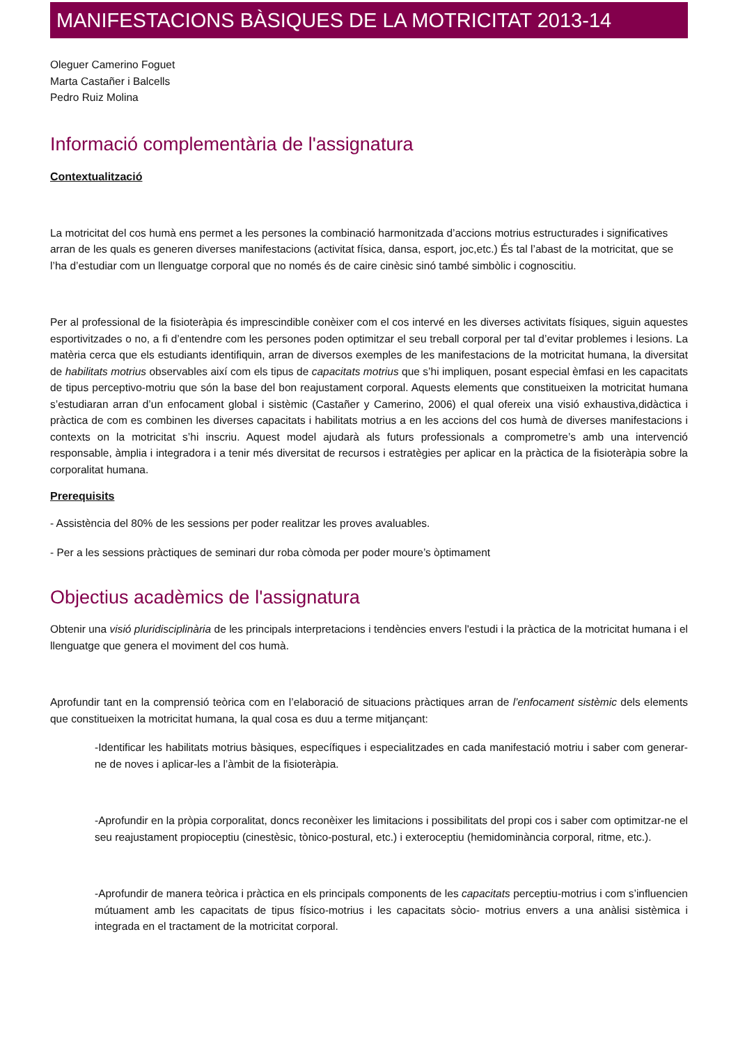MANIFESTACIONS BÀSIQUES DE LA MOTRICITAT 2013-14
Oleguer Camerino Foguet
Marta Castañer i Balcells
Pedro Ruiz Molina
Informació complementària de l'assignatura
Contextualització
La motricitat del cos humà ens permet a les persones la combinació harmonitzada d’accions motrius estructurades i significatives arran de les quals es generen diverses manifestacions (activitat física, dansa, esport, joc,etc.) És tal l’abast de la motricitat, que se l’ha d’estudiar com un llenguatge corporal que no només és de caire cinèsic sinó també simbòlic i cognoscitiu.
Per al professional de la fisioteràpia és imprescindible conèixer com el cos intervé en les diverses activitats físiques, siguin aquestes esportivitzades o no, a fi d’entendre com les persones poden optimitzar el seu treball corporal per tal d’evitar problemes i lesions. La matèria cerca que els estudiants identifiquin, arran de diversos exemples de les manifestacions de la motricitat humana, la diversitat de habilitats motrius observables així com els tipus de capacitats motrius que s’hi impliquen, posant especial èmfasi en les capacitats de tipus perceptivo-motriu que són la base del bon reajustament corporal. Aquests elements que constitueixen la motricitat humana s’estudiaran arran d’un enfocament global i sistèmic (Castañer y Camerino, 2006) el qual ofereix una visió exhaustiva,didàctica i pràctica de com es combinen les diverses capacitats i habilitats motrius a en les accions del cos humà de diverses manifestacions i contexts on la motricitat s’hi inscriu. Aquest model ajudarà als futurs professionals a comprometre’s amb una intervenció responsable, àmplia i integradora i a tenir més diversitat de recursos i estratègies per aplicar en la pràctica de la fisioteràpia sobre la corporalitat humana.
Prerequisits
- Assistència del 80% de les sessions per poder realitzar les proves avaluables.
- Per a les sessions pràctiques de seminari dur roba còmoda per poder moure’s òptimament
Objectius acadèmics de l'assignatura
Obtenir una visió pluridisciplinària de les principals interpretacions i tendències envers l'estudi i la pràctica de la motricitat humana i el llenguatge que genera el moviment del cos humà.
Aprofundir tant en la comprensió teòrica com en l’elaboració de situacions pràctiques arran de l’enfocament sistèmic dels elements que constitueixen la motricitat humana, la qual cosa es duu a terme mitjançant:
-Identificar les habilitats motrius bàsiques, específiques i especialitzades en cada manifestació motriu i saber com generar-ne de noves i aplicar-les a l’àmbit de la fisioteràpia.
-Aprofundir en la pròpia corporalitat, doncs reconèixer les limitacions i possibilitats del propi cos i saber com optimitzar-ne el seu reajustament propioceptiu (cinestèsic, tònico-postural, etc.) i exteroceptiu (hemidominància corporal, ritme, etc.).
-Aprofundir de manera teòrica i pràctica en els principals components de les capacitats perceptiu-motrius i com s’influencien mútuament amb les capacitats de tipus físico-motrius i les capacitats sòcio- motrius envers a una anàlisi sistèmica i integrada en el tractament de la motricitat corporal.